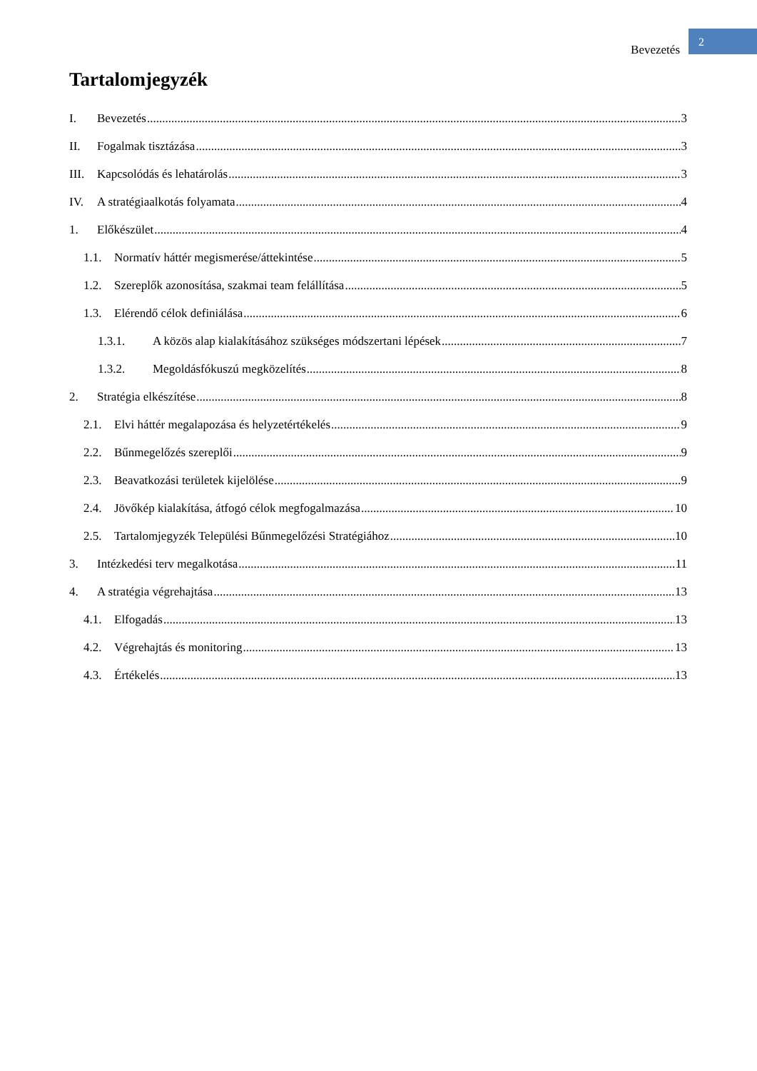Bevezetés 2
Tartalomjegyzék
I. Bevezetés 3
II. Fogalmak tisztázása 3
III. Kapcsolódás és lehatárolás 3
IV. A stratégiaalkotás folyamata 4
1. Előkészület 4
1.1. Normatív háttér megismerése/áttekintése 5
1.2. Szereplők azonosítása, szakmai team felállítása 5
1.3. Elérendő célok definiálása 6
1.3.1. A közös alap kialakításához szükséges módszertani lépések 7
1.3.2. Megoldásfókuszú megközelítés 8
2. Stratégia elkészítése 8
2.1. Elvi háttér megalapozása és helyzetértékelés 9
2.2. Bűnmegelőzés szereplői 9
2.3. Beavatkozási területek kijelölése 9
2.4. Jövőkép kialakítása, átfogó célok megfogalmazása 10
2.5. Tartalomjegyzék Települési Bűnmegelőzési Stratégiához 10
3. Intézkedési terv megalkotása 11
4. A stratégia végrehajtása 13
4.1. Elfogadás 13
4.2. Végrehajtás és monitoring 13
4.3. Értékelés 13